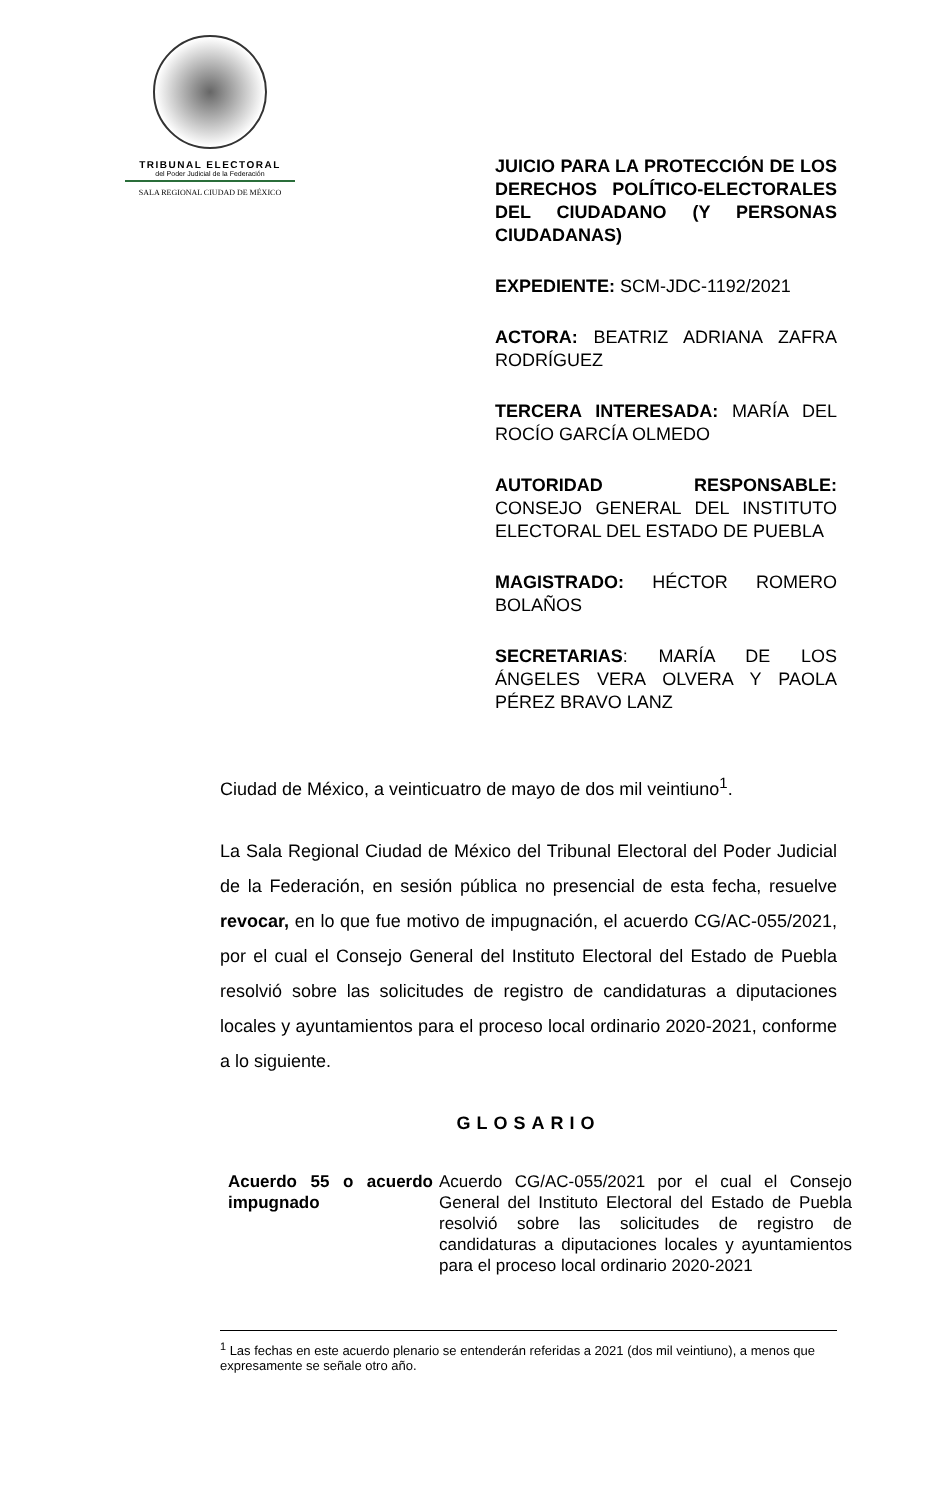TRIBUNAL ELECTORAL
del Poder Judicial de la Federación
SALA REGIONAL CIUDAD DE MÉXICO
JUICIO PARA LA PROTECCIÓN DE LOS DERECHOS POLÍTICO-ELECTORALES DEL CIUDADANO (Y PERSONAS CIUDADANAS)
EXPEDIENTE: SCM-JDC-1192/2021
ACTORA: BEATRIZ ADRIANA ZAFRA RODRÍGUEZ
TERCERA INTERESADA: MARÍA DEL ROCÍO GARCÍA OLMEDO
AUTORIDAD RESPONSABLE: CONSEJO GENERAL DEL INSTITUTO ELECTORAL DEL ESTADO DE PUEBLA
MAGISTRADO: HÉCTOR ROMERO BOLAÑOS
SECRETARIAS: MARÍA DE LOS ÁNGELES VERA OLVERA Y PAOLA PÉREZ BRAVO LANZ
Ciudad de México, a veinticuatro de mayo de dos mil veintiuno<sup>1</sup>.
La Sala Regional Ciudad de México del Tribunal Electoral del Poder Judicial de la Federación, en sesión pública no presencial de esta fecha, resuelve revocar, en lo que fue motivo de impugnación, el acuerdo CG/AC-055/2021, por el cual el Consejo General del Instituto Electoral del Estado de Puebla resolvió sobre las solicitudes de registro de candidaturas a diputaciones locales y ayuntamientos para el proceso local ordinario 2020-2021, conforme a lo siguiente.
GLOSARIO
| Acuerdo 55 o acuerdo impugnado | Acuerdo CG/AC-055/2021 por el cual el Consejo General del Instituto Electoral del Estado de Puebla resolvió sobre las solicitudes de registro de candidaturas a diputaciones locales y ayuntamientos para el proceso local ordinario 2020-2021 |
<sup>1</sup> Las fechas en este acuerdo plenario se entenderán referidas a 2021 (dos mil veintiuno), a menos que expresamente se señale otro año.